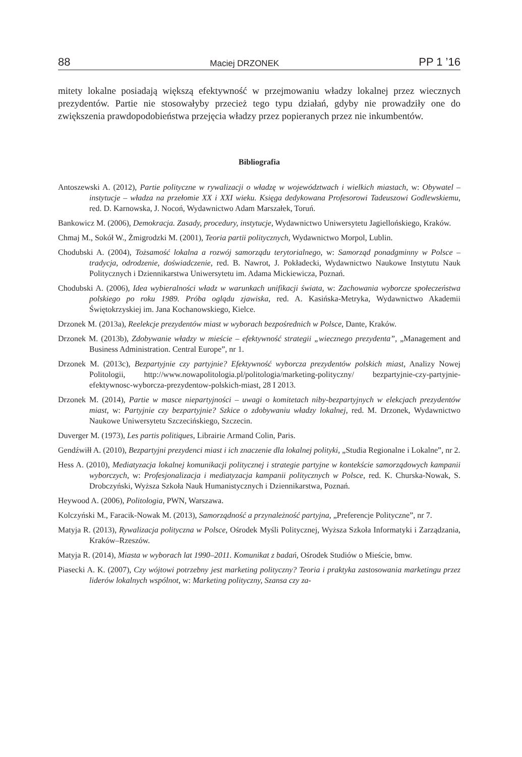88 Maciej DRZONEK PP 1 ’16
mitety lokalne posiadają większą efektywność w przejmowaniu władzy lokalnej przez wiecznych prezydentów. Partie nie stosowałyby przecież tego typu działań, gdyby nie prowadziły one do zwiększenia prawdopodobieństwa przejęcia władzy przez popieranych przez nie inkumbentów.
Bibliografia
Antoszewski A. (2012), Partie polityczne w rywalizacji o władzę w województwach i wielkich miastach, w: Obywatel – instytucje – władza na przełomie XX i XXI wieku. Księga dedykowana Profesorowi Tadeuszowi Godlewskiemu, red. D. Karnowska, J. Nocoń, Wydawnictwo Adam Marszałek, Toruń.
Bankowicz M. (2006), Demokracja. Zasady, procedury, instytucje, Wydawnictwo Uniwersytetu Jagiellońskiego, Kraków.
Chmaj M., Sokół W., Żmigrodzki M. (2001), Teoria partii politycznych, Wydawnictwo Morpol, Lublin.
Chodubski A. (2004), Tożsamość lokalna a rozwój samorządu terytorialnego, w: Samorząd ponadgminny w Polsce – tradycja, odrodzenie, doświadczenie, red. B. Nawrot, J. Pokładecki, Wydawnictwo Naukowe Instytutu Nauk Politycznych i Dziennikarstwa Uniwersytetu im. Adama Mickiewicza, Poznań.
Chodubski A. (2006), Idea wybieralności władz w warunkach unifikacji świata, w: Zachowania wyborcze społeczeństwa polskiego po roku 1989. Próba oglądu zjawiska, red. A. Kasińska-Metryka, Wydawnictwo Akademii Świętokrzyskiej im. Jana Kochanowskiego, Kielce.
Drzonek M. (2013a), Reelekcje prezydentów miast w wyborach bezpośrednich w Polsce, Dante, Kraków.
Drzonek M. (2013b), Zdobywanie władzy w mieście – efektywność strategii „wiecznego prezydenta”, „Management and Business Administration. Central Europe”, nr 1.
Drzonek M. (2013c), Bezpartyjnie czy partyjnie? Efektywność wyborcza prezydentów polskich miast, Analizy Nowej Politologii, http://www.nowapolitologia.pl/politologia/marketing-polityczny/ bezpartyjnie-czy-partyjnie-efektywnosc-wyborcza-prezydentow-polskich-miast, 28 I 2013.
Drzonek M. (2014), Partie w masce niepartyjności – uwagi o komitetach niby-bezpartyjnych w elekcjach prezydentów miast, w: Partyjnie czy bezpartyjnie? Szkice o zdobywaniu władzy lokalnej, red. M. Drzonek, Wydawnictwo Naukowe Uniwersytetu Szczecińskiego, Szczecin.
Duverger M. (1973), Les partis politiques, Librairie Armand Colin, Paris.
Gendźwiłł A. (2010), Bezpartyjni prezydenci miast i ich znaczenie dla lokalnej polityki, „Studia Regionalne i Lokalne”, nr 2.
Hess A. (2010), Mediatyzacja lokalnej komunikacji politycznej i strategie partyjne w kontekście samorządowych kampanii wyborczych, w: Profesjonalizacja i mediatyzacja kampanii politycznych w Polsce, red. K. Churska-Nowak, S. Drobczyński, Wyższa Szkoła Nauk Humanistycznych i Dziennikarstwa, Poznań.
Heywood A. (2006), Politologia, PWN, Warszawa.
Kolczyński M., Faracik-Nowak M. (2013), Samorządność a przynależność partyjna, „Preferencje Polityczne”, nr 7.
Matyja R. (2013), Rywalizacja polityczna w Polsce, Ośrodek Myśli Politycznej, Wyższa Szkoła Informatyki i Zarządzania, Kraków–Rzeszów.
Matyja R. (2014), Miasta w wyborach lat 1990–2011. Komunikat z badań, Ośrodek Studiów o Mieście, bmw.
Piasecki A. K. (2007), Czy wójtowi potrzebny jest marketing polityczny? Teoria i praktyka zastosowania marketingu przez liderów lokalnych wspólnot, w: Marketing polityczny, Szansa czy za-